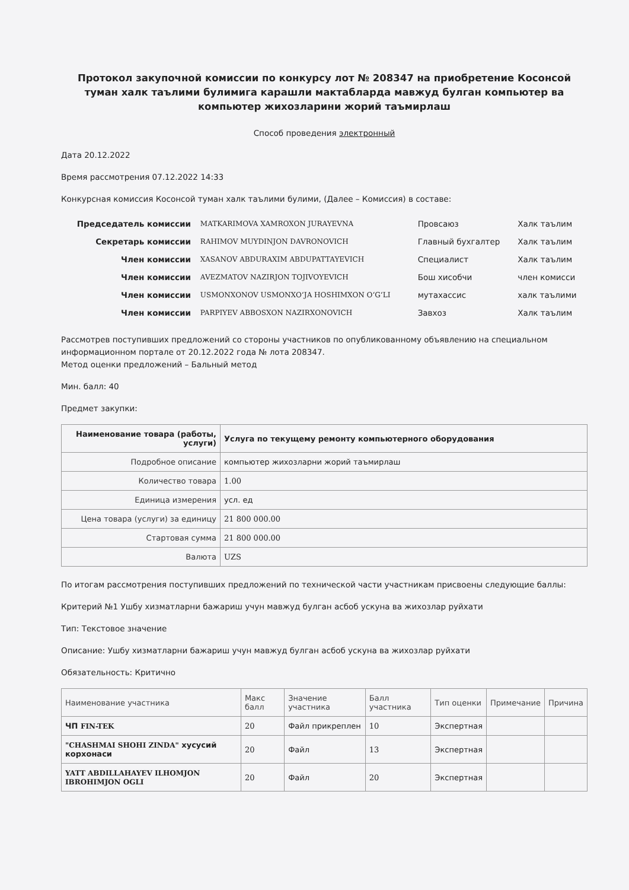Протокол закупочной комиссии по конкурсу лот № 208347 на приобретение Косонсой туман халк таълими булимига карашли мактабларда мавжуд булган компьютер ва компьютер жихозларини жорий таъмирлаш
Способ проведения электронный
Дата 20.12.2022
Время рассмотрения 07.12.2022 14:33
Конкурсная комиссия Косонсой туман халк таълими булими, (Далее – Комиссия) в составе:
| Председатель комиссии | MATKARIMOVA XAMROXON JURAYEVNA | Провсаюз | Халк таълим |
| Секретарь комиссии | RAHIMOV MUYDINJON DAVRONOVICH | Главный бухгалтер | Халк таълим |
| Член комиссии | XASANOV ABDURAXIM ABDUPATTAYEVICH | Специалист | Халк таълим |
| Член комиссии | AVEZMATOV NAZIRJON TOJIVOYEVICH | Бош хисобчи | член комисси |
| Член комиссии | USMONXONOV USMONXO‘JA HOSHIMXON O‘G‘LI | мутахассис | халк таълими |
| Член комиссии | PARPIYEV ABBOSXON NAZIRXONOVICH | Завхоз | Халк таълим |
Рассмотрев поступивших предложений со стороны участников по опубликованному объявлению на специальном информационном портале от 20.12.2022 года № лота 208347.
Метод оценки предложений – Бальный метод
Мин. балл: 40
Предмет закупки:
| Наименование товара (работы, услуги) | Услуга по текущему ремонту компьютерного оборудования |
| --- | --- |
| Подробное описание | компьютер жихозларни жорий таъмирлаш |
| Количество товара | 1.00 |
| Единица измерения | усл. ед |
| Цена товара (услуги) за единицу | 21 800 000.00 |
| Стартовая сумма | 21 800 000.00 |
| Валюта | UZS |
По итогам рассмотрения поступивших предложений по технической части участникам присвоены следующие баллы:
Критерий №1 Ушбу хизматларни бажариш учун мавжуд булган асбоб ускуна ва жихозлар руйхати
Тип: Текстовое значение
Описание: Ушбу хизматларни бажариш учун мавжуд булган асбоб ускуна ва жихозлар руйхати
Обязательность: Критично
| Наименование участника | Макс балл | Значение участника | Балл участника | Тип оценки | Примечание | Причина |
| --- | --- | --- | --- | --- | --- | --- |
| ЧП FIN-TEK | 20 | Файл прикреплен | 10 | Экспертная | | |
| "CHASHMAI SHOHI ZINDA" хусусий корхонаси | 20 | Файл | 13 | Экспертная | | |
| YATT ABDILLAHAYEV ILHOMJON IBROHIMJON OGLI | 20 | Файл | 20 | Экспертная | | |